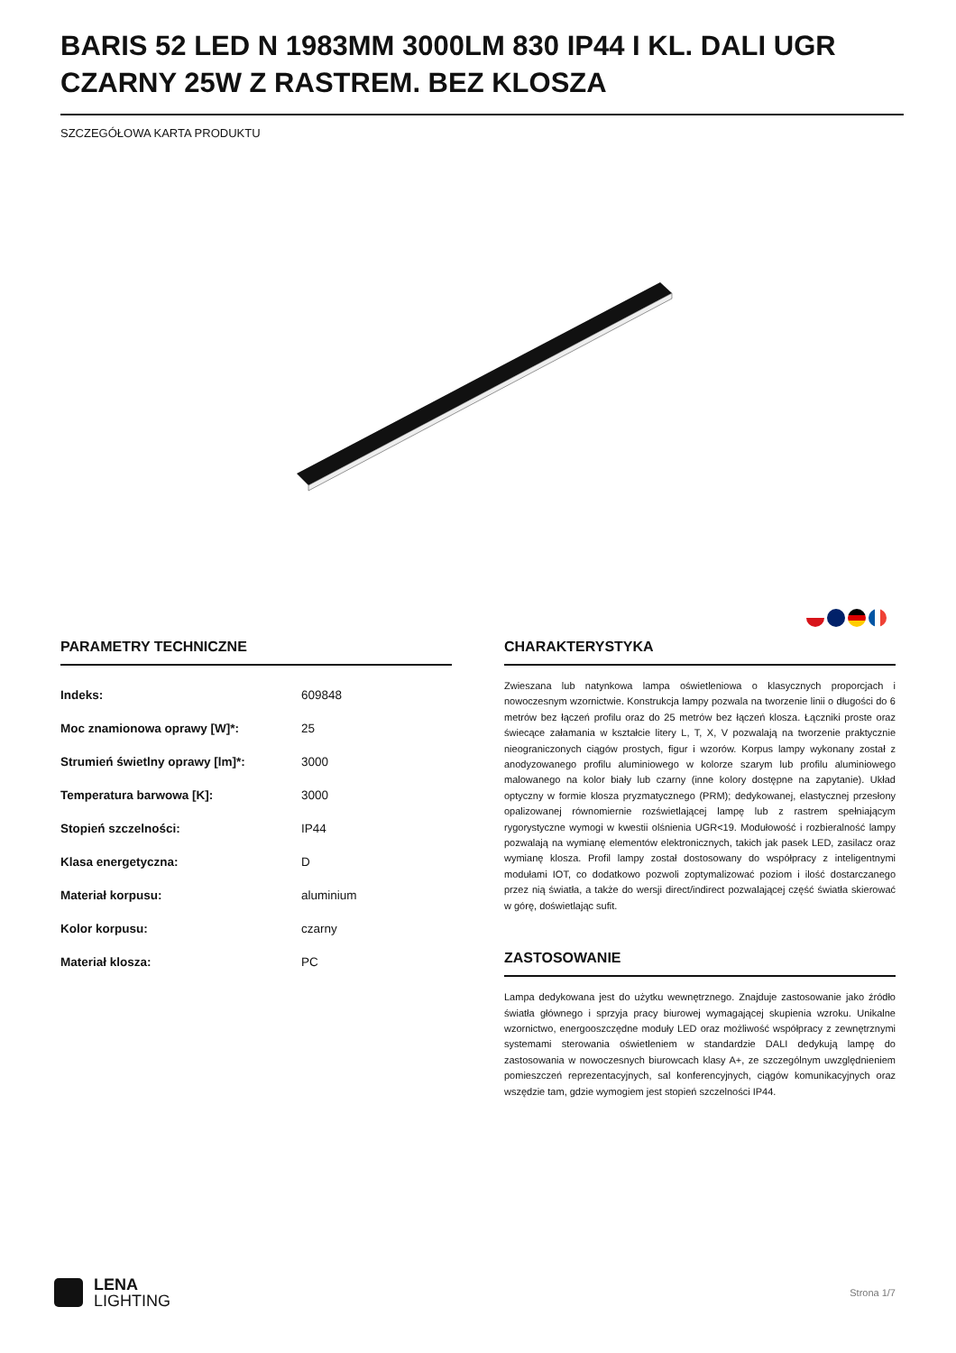BARIS 52 LED N 1983MM 3000LM 830 IP44 I KL. DALI UGR CZARNY 25W Z RASTREM. BEZ KLOSZA
SZCZEGÓŁOWA KARTA PRODUKTU
PARAMETRY TECHNICZNE
| Indeks: | 609848 |
| Moc znamionowa oprawy [W]*: | 25 |
| Strumień świetlny oprawy [lm]*: | 3000 |
| Temperatura barwowa [K]: | 3000 |
| Stopień szczelności: | IP44 |
| Klasa energetyczna: | D |
| Materiał korpusu: | aluminium |
| Kolor korpusu: | czarny |
| Materiał klosza: | PC |
CHARAKTERYSTYKA
Zwieszana lub natynkowa lampa oświetleniowa o klasycznych proporcjach i nowoczesnym wzornictwie. Konstrukcja lampy pozwala na tworzenie linii o długości do 6 metrów bez łączeń profilu oraz do 25 metrów bez łączeń klosza. Łączniki proste oraz świecące załamania w kształcie litery L, T, X, V pozwalają na tworzenie praktycznie nieograniczonych ciągów prostych, figur i wzorów. Korpus lampy wykonany został z anodyzowanego profilu aluminiowego w kolorze szarym lub profilu aluminiowego malowanego na kolor biały lub czarny (inne kolory dostępne na zapytanie). Układ optyczny w formie klosza pryzmatycznego (PRM); dedykowanej, elastycznej przesłony opalizowanej równomiernie rozświetlającej lampę lub z rastrem spełniającym rygorystyczne wymogi w kwestii olśnienia UGR<19. Modułowość i rozbieralność lampy pozwalają na wymianę elementów elektronicznych, takich jak pasek LED, zasilacz oraz wymianę klosza. Profil lampy został dostosowany do współpracy z inteligentnymi modułami IOT, co dodatkowo pozwoli zoptymalizować poziom i ilość dostarczanego przez nią światła, a także do wersji direct/indirect pozwalającej część światła skierować w górę, doświetlając sufit.
ZASTOSOWANIE
Lampa dedykowana jest do użytku wewnętrznego. Znajduje zastosowanie jako źródło światła głównego i sprzyja pracy biurowej wymagającej skupienia wzroku. Unikalne wzornictwo, energooszczędne moduły LED oraz możliwość współpracy z zewnętrznymi systemami sterowania oświetleniem w standardzie DALI dedykują lampę do zastosowania w nowoczesnych biurowcach klasy A+, ze szczególnym uwzględnieniem pomieszczeń reprezentacyjnych, sal konferencyjnych, ciągów komunikacyjnych oraz wszędzie tam, gdzie wymogiem jest stopień szczelności IP44.
LENA
LIGHTING
Strona 1/7